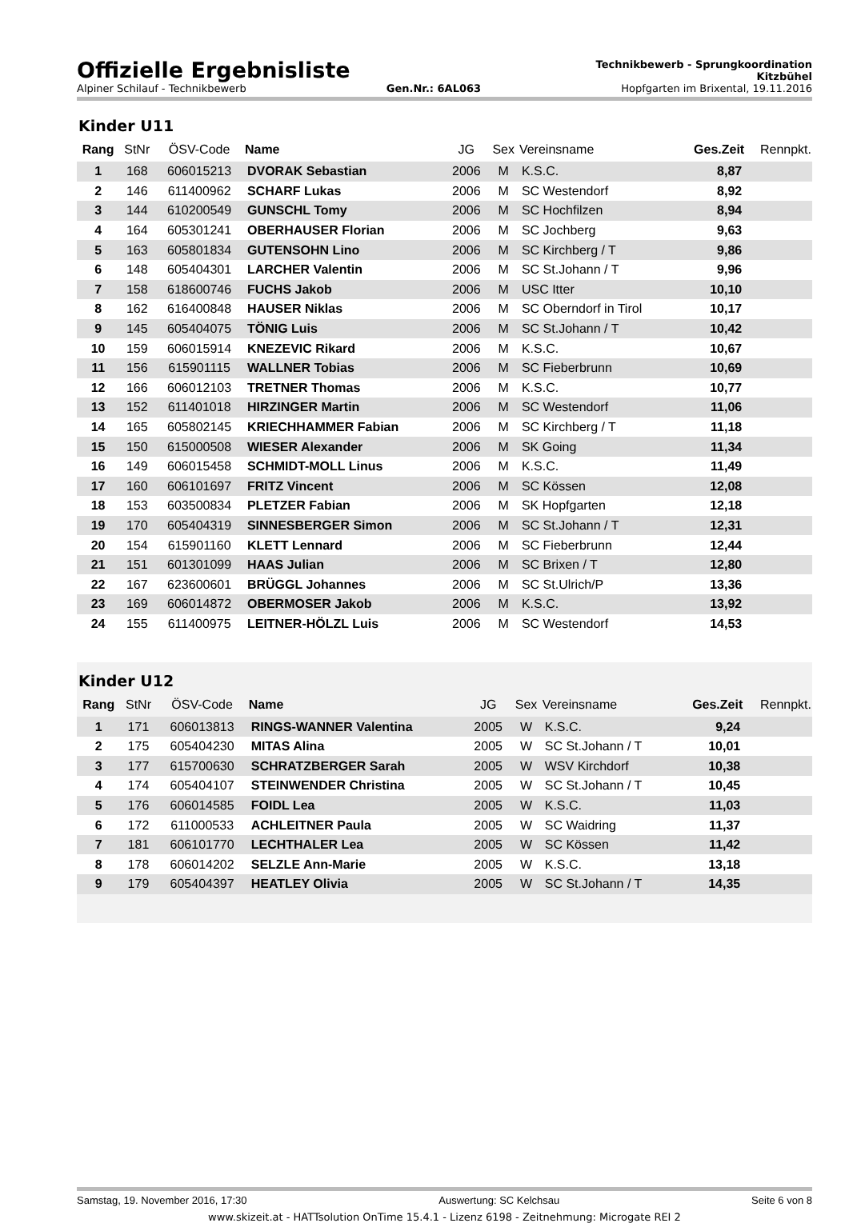Offizielle Ergebnisliste
Technikbewerb - Sprungkoordination
Kitzbühel
Alpiner Schilauf - Technikbewerb Gen.Nr.: 6AL063 Hopfgarten im Brixental, 19.11.2016
Kinder U11
| Rang | StNr | ÖSV-Code | Name | JG | Sex | Vereinsname | Ges.Zeit | Rennpkt. |
| --- | --- | --- | --- | --- | --- | --- | --- | --- |
| 1 | 168 | 606015213 | DVORAK Sebastian | 2006 | M | K.S.C. | 8,87 | |
| 2 | 146 | 611400962 | SCHARF Lukas | 2006 | M | SC Westendorf | 8,92 | |
| 3 | 144 | 610200549 | GUNSCHL Tomy | 2006 | M | SC Hochfilzen | 8,94 | |
| 4 | 164 | 605301241 | OBERHAUSER Florian | 2006 | M | SC Jochberg | 9,63 | |
| 5 | 163 | 605801834 | GUTENSOHN Lino | 2006 | M | SC Kirchberg / T | 9,86 | |
| 6 | 148 | 605404301 | LARCHER Valentin | 2006 | M | SC St.Johann / T | 9,96 | |
| 7 | 158 | 618600746 | FUCHS Jakob | 2006 | M | USC Itter | 10,10 | |
| 8 | 162 | 616400848 | HAUSER Niklas | 2006 | M | SC Oberndorf in Tirol | 10,17 | |
| 9 | 145 | 605404075 | TÖNIG Luis | 2006 | M | SC St.Johann / T | 10,42 | |
| 10 | 159 | 606015914 | KNEZEVIC Rikard | 2006 | M | K.S.C. | 10,67 | |
| 11 | 156 | 615901115 | WALLNER Tobias | 2006 | M | SC Fieberbrunn | 10,69 | |
| 12 | 166 | 606012103 | TRETNER Thomas | 2006 | M | K.S.C. | 10,77 | |
| 13 | 152 | 611401018 | HIRZINGER Martin | 2006 | M | SC Westendorf | 11,06 | |
| 14 | 165 | 605802145 | KRIECHHAMMER Fabian | 2006 | M | SC Kirchberg / T | 11,18 | |
| 15 | 150 | 615000508 | WIESER Alexander | 2006 | M | SK Going | 11,34 | |
| 16 | 149 | 606015458 | SCHMIDT-MOLL Linus | 2006 | M | K.S.C. | 11,49 | |
| 17 | 160 | 606101697 | FRITZ Vincent | 2006 | M | SC Kössen | 12,08 | |
| 18 | 153 | 603500834 | PLETZER Fabian | 2006 | M | SK Hopfgarten | 12,18 | |
| 19 | 170 | 605404319 | SINNESBERGER Simon | 2006 | M | SC St.Johann / T | 12,31 | |
| 20 | 154 | 615901160 | KLETT Lennard | 2006 | M | SC Fieberbrunn | 12,44 | |
| 21 | 151 | 601301099 | HAAS Julian | 2006 | M | SC Brixen / T | 12,80 | |
| 22 | 167 | 623600601 | BRÜGGL Johannes | 2006 | M | SC St.Ulrich/P | 13,36 | |
| 23 | 169 | 606014872 | OBERMOSER Jakob | 2006 | M | K.S.C. | 13,92 | |
| 24 | 155 | 611400975 | LEITNER-HÖLZL Luis | 2006 | M | SC Westendorf | 14,53 | |
Kinder U12
| Rang | StNr | ÖSV-Code | Name | JG | Sex | Vereinsname | Ges.Zeit | Rennpkt. |
| --- | --- | --- | --- | --- | --- | --- | --- | --- |
| 1 | 171 | 606013813 | RINGS-WANNER Valentina | 2005 | W | K.S.C. | 9,24 | |
| 2 | 175 | 605404230 | MITAS Alina | 2005 | W | SC St.Johann / T | 10,01 | |
| 3 | 177 | 615700630 | SCHRATZBERGER Sarah | 2005 | W | WSV Kirchdorf | 10,38 | |
| 4 | 174 | 605404107 | STEINWENDER Christina | 2005 | W | SC St.Johann / T | 10,45 | |
| 5 | 176 | 606014585 | FOIDL Lea | 2005 | W | K.S.C. | 11,03 | |
| 6 | 172 | 611000533 | ACHLEITNER Paula | 2005 | W | SC Waidring | 11,37 | |
| 7 | 181 | 606101770 | LECHTHALER Lea | 2005 | W | SC Kössen | 11,42 | |
| 8 | 178 | 606014202 | SELZLE Ann-Marie | 2005 | W | K.S.C. | 13,18 | |
| 9 | 179 | 605404397 | HEATLEY Olivia | 2005 | W | SC St.Johann / T | 14,35 | |
Samstag, 19. November 2016, 17:30 Auswertung: SC Kelchsau Seite 6 von 8
www.skizeit.at - HATTsolution OnTime 15.4.1 - Lizenz 6198 - Zeitnehmung: Microgate REI 2